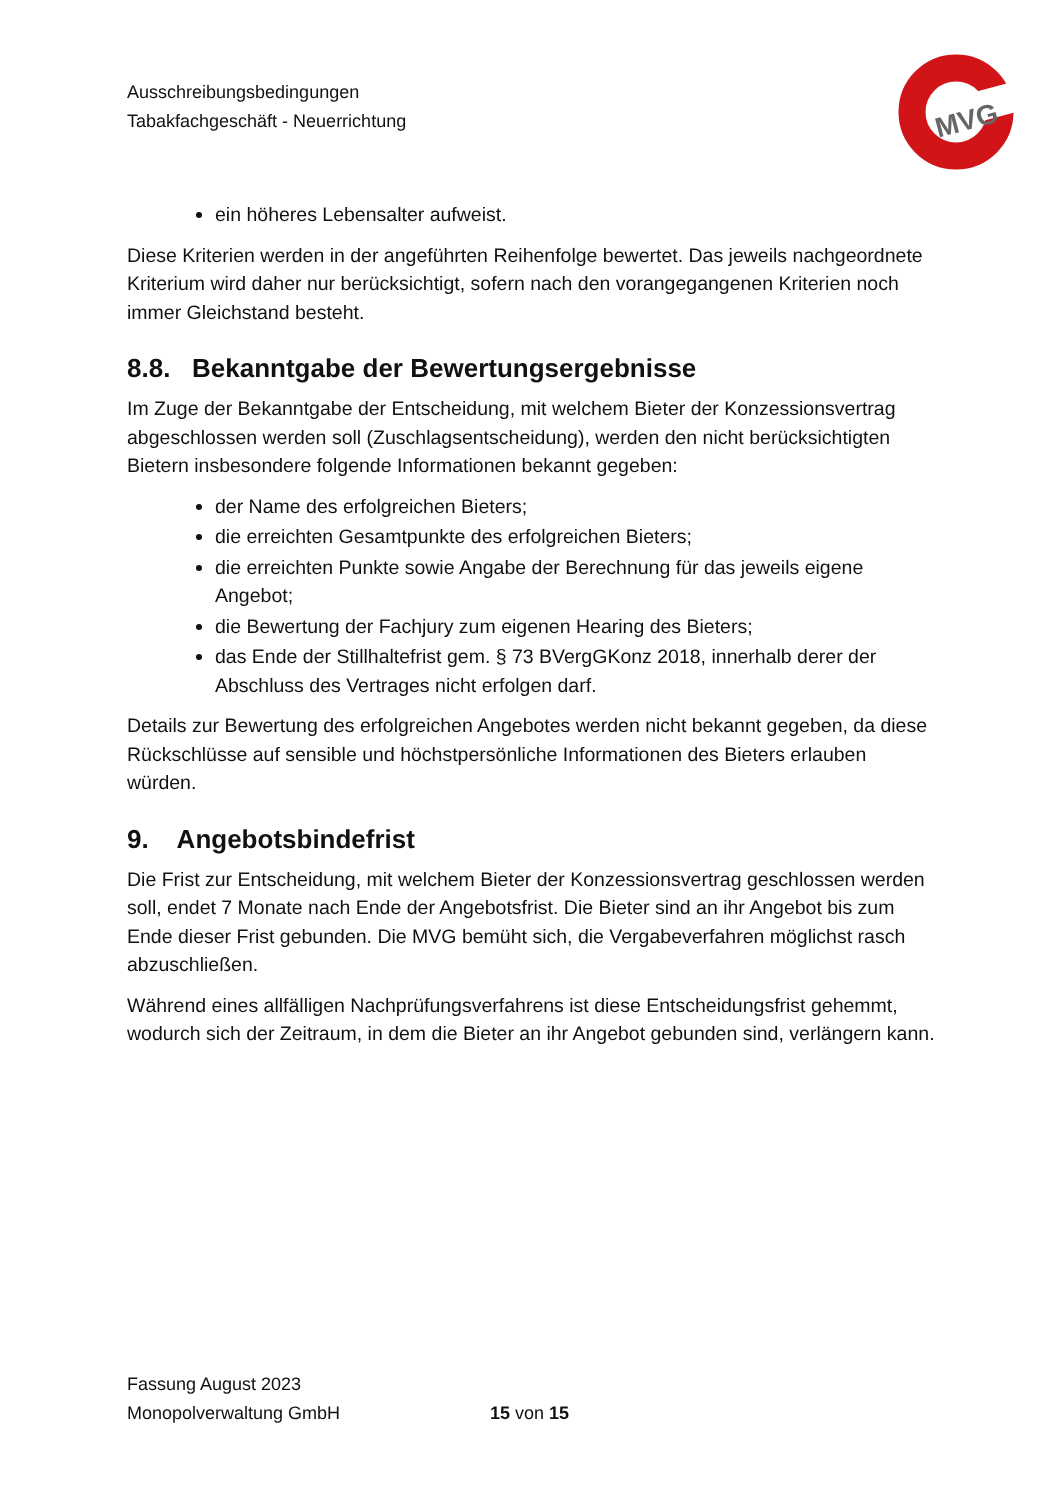Ausschreibungsbedingungen
Tabakfachgeschäft - Neuerrichtung
MVG
ein höheres Lebensalter aufweist.
Diese Kriterien werden in der angeführten Reihenfolge bewertet. Das jeweils nachgeordnete Kriterium wird daher nur berücksichtigt, sofern nach den vorangegangenen Kriterien noch immer Gleichstand besteht.
8.8. Bekanntgabe der Bewertungsergebnisse
Im Zuge der Bekanntgabe der Entscheidung, mit welchem Bieter der Konzessionsvertrag abgeschlossen werden soll (Zuschlagsentscheidung), werden den nicht berücksichtigten Bietern insbesondere folgende Informationen bekannt gegeben:
der Name des erfolgreichen Bieters;
die erreichten Gesamtpunkte des erfolgreichen Bieters;
die erreichten Punkte sowie Angabe der Berechnung für das jeweils eigene Angebot;
die Bewertung der Fachjury zum eigenen Hearing des Bieters;
das Ende der Stillhaltefrist gem. § 73 BVergGKonz 2018, innerhalb derer der Abschluss des Vertrages nicht erfolgen darf.
Details zur Bewertung des erfolgreichen Angebotes werden nicht bekannt gegeben, da diese Rückschlüsse auf sensible und höchstpersönliche Informationen des Bieters erlauben würden.
9. Angebotsbindefrist
Die Frist zur Entscheidung, mit welchem Bieter der Konzessionsvertrag geschlossen werden soll, endet 7 Monate nach Ende der Angebotsfrist. Die Bieter sind an ihr Angebot bis zum Ende dieser Frist gebunden. Die MVG bemüht sich, die Vergabeverfahren möglichst rasch abzuschließen.
Während eines allfälligen Nachprüfungsverfahrens ist diese Entscheidungsfrist gehemmt, wodurch sich der Zeitraum, in dem die Bieter an ihr Angebot gebunden sind, verlängern kann.
Fassung August 2023
Monopolverwaltung GmbH
15 von 15